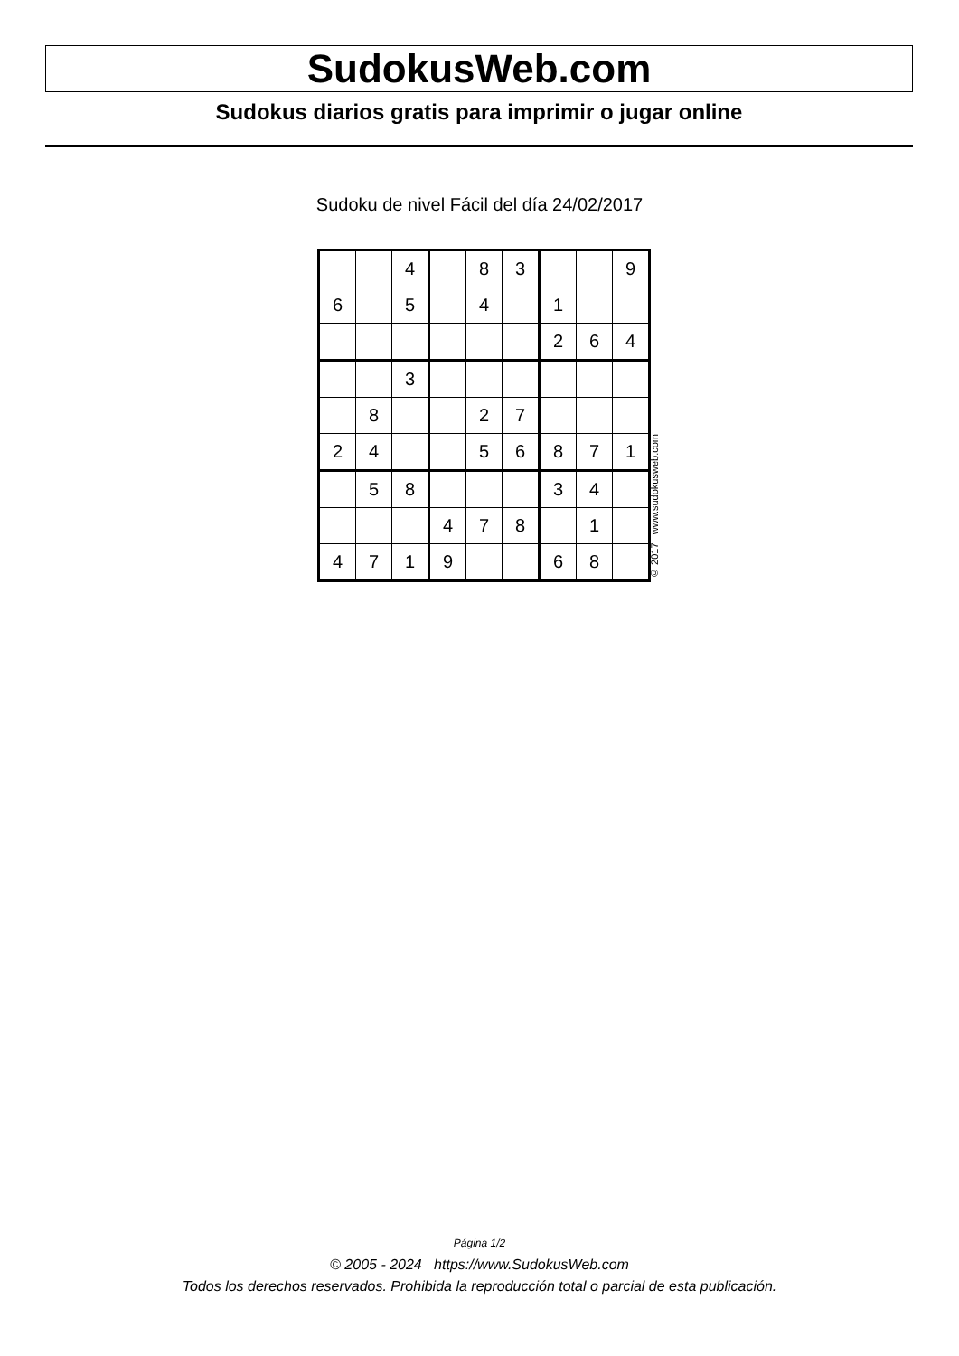SudokusWeb.com
Sudokus diarios gratis para imprimir o jugar online
Sudoku de nivel Fácil del día 24/02/2017
| | | 4 | | 8 | 3 | | | 9 |
| 6 | | 5 | | 4 | | 1 | | |
| | | | | | | 2 | 6 | 4 |
| | | 3 | | | | | | |
| | 8 | | | 2 | 7 | | | |
| 2 | 4 | | | 5 | 6 | 8 | 7 | 1 |
| | 5 | 8 | | | | 3 | 4 | |
| | | | 4 | 7 | 8 | | 1 | |
| 4 | 7 | 1 | 9 | | | 6 | 8 | |
© 2017 www.sudokusweb.com
Página 1/2
© 2005 - 2024 https://www.SudokusWeb.com
Todos los derechos reservados. Prohibida la reproducción total o parcial de esta publicación.